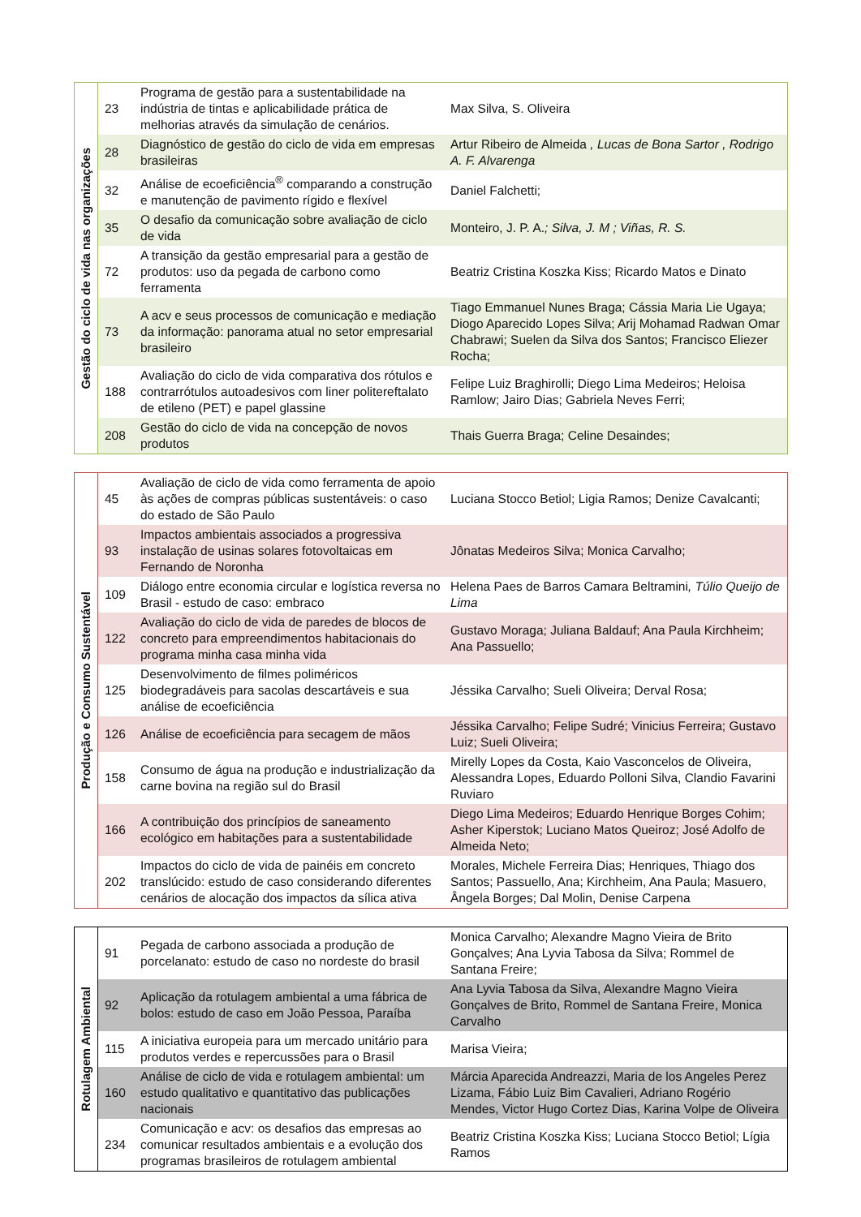| Gestão do ciclo de vida nas organizações | 23 | Programa de gestão para a sustentabilidade na indústria de tintas e aplicabilidade prática de melhorias através da simulação de cenários. | Max Silva, S. Oliveira |
| | 28 | Diagnóstico de gestão do ciclo de vida em empresas brasileiras | Artur Ribeiro de Almeida , Lucas de Bona Sartor , Rodrigo A. F. Alvarenga |
| | 32 | Análise de ecoeficiência<sup>®</sup> comparando a construção e manutenção de pavimento rígido e flexível | Daniel Falchetti; |
| | 35 | O desafio da comunicação sobre avaliação de ciclo de vida | Monteiro, J. P. A. ; Silva, J. M ; Viñas, R. S. |
| | 72 | A transição da gestão empresarial para a gestão de produtos: uso da pegada de carbono como ferramenta | Beatriz Cristina Koszka Kiss; Ricardo Matos e Dinato |
| | 73 | A acv e seus processos de comunicação e mediação da informação: panorama atual no setor empresarial brasileiro | Tiago Emmanuel Nunes Braga; Cássia Maria Lie Ugaya; Diogo Aparecido Lopes Silva; Arij Mohamad Radwan Omar Chabrawi; Suelen da Silva dos Santos; Francisco Eliezer Rocha; |
| | 188 | Avaliação do ciclo de vida comparativa dos rótulos e contrarrótulos autoadesivos com liner politereftalato de etileno (PET) e papel glassine | Felipe Luiz Braghirolli; Diego Lima Medeiros; Heloisa Ramlow; Jairo Dias; Gabriela Neves Ferri; |
| | 208 | Gestão do ciclo de vida na concepção de novos produtos | Thais Guerra Braga; Celine Desaindes; |
| Produção e Consumo Sustentável | 45 | Avaliação de ciclo de vida como ferramenta de apoio às ações de compras públicas sustentáveis: o caso do estado de São Paulo | Luciana Stocco Betiol; Ligia Ramos; Denize Cavalcanti; |
| | 93 | Impactos ambientais associados a progressiva instalação de usinas solares fotovoltaicas em Fernando de Noronha | Jônatas Medeiros Silva; Monica Carvalho; |
| | 109 | Diálogo entre economia circular e logística reversa no Brasil - estudo de caso: embraco | Helena Paes de Barros Camara Beltramini , Túlio Queijo de Lima |
| | 122 | Avaliação do ciclo de vida de paredes de blocos de concreto para empreendimentos habitacionais do programa minha casa minha vida | Gustavo Moraga; Juliana Baldauf; Ana Paula Kirchheim; Ana Passuello; |
| | 125 | Desenvolvimento de filmes poliméricos biodegradáveis para sacolas descartáveis e sua análise de ecoeficiência | Jéssika Carvalho; Sueli Oliveira; Derval Rosa; |
| | 126 | Análise de ecoeficiência para secagem de mãos | Jéssika Carvalho; Felipe Sudré; Vinicius Ferreira; Gustavo Luiz; Sueli Oliveira; |
| | 158 | Consumo de água na produção e industrialização da carne bovina na região sul do Brasil | Mirelly Lopes da Costa, Kaio Vasconcelos de Oliveira, Alessandra Lopes, Eduardo Polloni Silva, Clandio Favarini Ruviaro |
| | 166 | A contribuição dos princípios de saneamento ecológico em habitações para a sustentabilidade | Diego Lima Medeiros; Eduardo Henrique Borges Cohim; Asher Kiperstok; Luciano Matos Queiroz; José Adolfo de Almeida Neto; |
| | 202 | Impactos do ciclo de vida de painéis em concreto translúcido: estudo de caso considerando diferentes cenários de alocação dos impactos da sílica ativa | Morales, Michele Ferreira Dias; Henriques, Thiago dos Santos; Passuello, Ana; Kirchheim, Ana Paula; Masuero, Ângela Borges; Dal Molin, Denise Carpena |
| Rotulagem Ambiental | 91 | Pegada de carbono associada a produção de porcelanato: estudo de caso no nordeste do brasil | Monica Carvalho; Alexandre Magno Vieira de Brito Gonçalves; Ana Lyvia Tabosa da Silva; Rommel de Santana Freire; |
| | 92 | Aplicação da rotulagem ambiental a uma fábrica de bolos: estudo de caso em João Pessoa, Paraíba | Ana Lyvia Tabosa da Silva, Alexandre Magno Vieira Gonçalves de Brito, Rommel de Santana Freire, Monica Carvalho |
| | 115 | A iniciativa europeia para um mercado unitário para produtos verdes e repercussões para o Brasil | Marisa Vieira; |
| | 160 | Análise de ciclo de vida e rotulagem ambiental: um estudo qualitativo e quantitativo das publicações nacionais | Márcia Aparecida Andreazzi, Maria de los Angeles Perez Lizama, Fábio Luiz Bim Cavalieri, Adriano Rogério Mendes, Victor Hugo Cortez Dias, Karina Volpe de Oliveira |
| | 234 | Comunicação e acv: os desafios das empresas ao comunicar resultados ambientais e a evolução dos programas brasileiros de rotulagem ambiental | Beatriz Cristina Koszka Kiss; Luciana Stocco Betiol; Lígia Ramos |